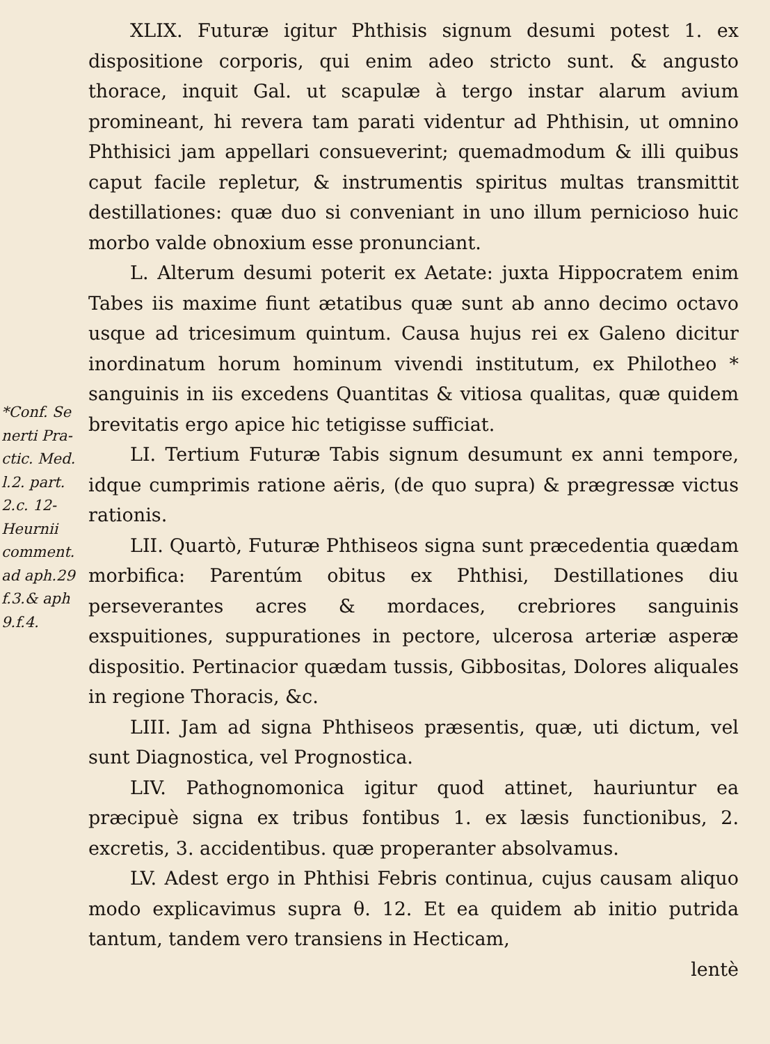*Conf. Se
nerti Pra-
ctic. Med.
l.2. part.
2.c. 12-
Heurnii
comment.
ad aph.29
f.3.& aph
9.f.4.
XLIX. Futuræ igitur Phthisis signum desumi potest 1. ex dispositione corporis, qui enim adeo stricto sunt. & angusto thorace, inquit Gal. ut scapulæ à tergo instar alarum avium promineant, hi revera tam parati videntur ad Phthisin, ut omnino Phthisici jam appellari consueverint; quemadmodum & illi quibus caput facile repletur, & instrumentis spiritus multas transmittit destillationes: quæ duo si conveniant in uno illum pernicioso huic morbo valde obnoxium esse pronunciant.
L. Alterum desumi poterit ex Aetate: juxta Hippocratem enim Tabes iis maxime fiunt ætatibus quæ sunt ab anno decimo octavo usque ad tricesimum quintum. Causa hujus rei ex Galeno dicitur inordinatum horum hominum vivendi institutum, ex Philotheo * sanguinis in iis excedens Quantitas & vitiosa qualitas, quæ quidem brevitatis ergo apice hic tetigisse sufficiat.
LI. Tertium Futuræ Tabis signum desumunt ex anni tempore, idque cumprimis ratione aëris, (de quo supra) & prægressæ victus rationis.
LII. Quartò, Futuræ Phthiseos signa sunt præcedentia quædam morbifica: Parentúm obitus ex Phthisi, Destillationes diu perseverantes acres & mordaces, crebriores sanguinis exspuitiones, suppurationes in pectore, ulcerosa arteriæ asperæ dispositio. Pertinacior quædam tussis, Gibbositas, Dolores aliquales in regione Thoracis, &c.
LIII. Jam ad signa Phthiseos præsentis, quæ, uti dictum, vel sunt Diagnostica, vel Prognostica.
LIV. Pathognomonica igitur quod attinet, hauriuntur ea præcipuè signa ex tribus fontibus 1. ex læsis functionibus, 2. excretis, 3. accidentibus. quæ properanter absolvamus.
LV. Adest ergo in Phthisi Febris continua, cujus causam aliquo modo explicavimus supra θ. 12. Et ea quidem ab initio putrida tantum, tandem vero transiens in Hecticam,
lentè